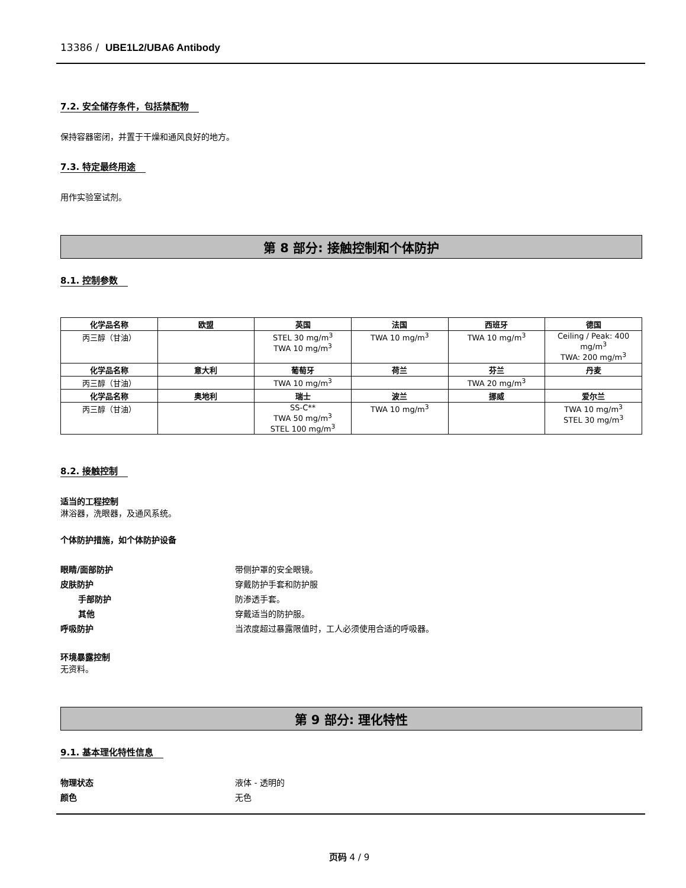13386 / UBE1L2/UBA6 Antibody
7.2. 安全储存条件，包括禁配物
保持容器密闭，并置于干燥和通风良好的地方。
7.3. 特定最终用途
用作实验室试剂。
第 8 部分: 接触控制和个体防护
8.1. 控制参数
| 化学品名称 | 欧盟 | 英国 | 法国 | 西班牙 | 德国 |
| --- | --- | --- | --- | --- | --- |
| 丙三醇（甘油） | | STEL 30 mg/m<sup>3</sup> TWA 10 mg/m<sup>3</sup> | TWA 10 mg/m<sup>3</sup> | TWA 10 mg/m<sup>3</sup> | Ceiling / Peak: 400 mg/m<sup>3</sup> TWA: 200 mg/m<sup>3</sup> |
| 化学品名称 | 意大利 | 葡萄牙 | 荷兰 | 芬兰 | 丹麦 |
| 丙三醇（甘油） | | TWA 10 mg/m<sup>3</sup> | | TWA 20 mg/m<sup>3</sup> | |
| 化学品名称 | 奥地利 | 瑞士 | 波兰 | 挪威 | 爱尔兰 |
| 丙三醇（甘油） | | SS-C** TWA 50 mg/m<sup>3</sup> STEL 100 mg/m<sup>3</sup> | TWA 10 mg/m<sup>3</sup> | | TWA 10 mg/m<sup>3</sup> STEL 30 mg/m<sup>3</sup> |
8.2. 接触控制
适当的工程控制
淋浴器，洗眼器，及通风系统。
个体防护措施，如个体防护设备
眼睛/面部防护 带侧护罩的安全眼镜。 皮肤防护 穿戴防护手套和防护服 手部防护 防渗透手套。 其他 穿戴适当的防护服。 呼吸防护 当浓度超过暴露限值时，工人必须使用合适的呼吸器。
环境暴露控制
无资料。
第 9 部分: 理化特性
9.1. 基本理化特性信息
物理状态 液体 - 透明的 颜色 无色
页码 4 / 9